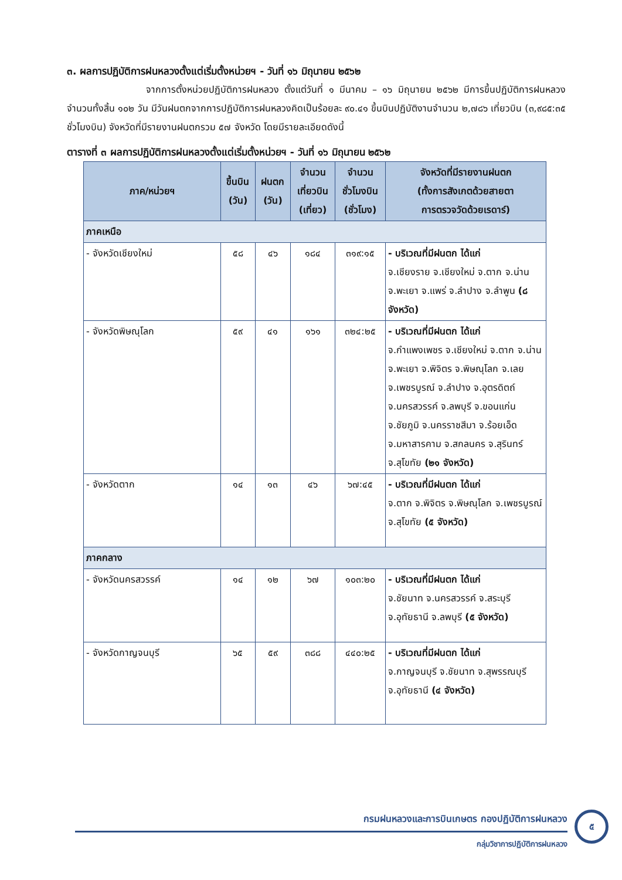๓. ผลการปฏิบัติการฝนหลวงตั้งแต่เริ่มตั้งหน่วยฯ - วันที่ ๑๖ มิถุนายน ๒๕๖๒
จากการตั้งหน่วยปฏิบัติการฝนหลวง ตั้งแต่วันที่ ๑ มีนาคม – ๑๖ มิถุนายน ๒๕๖๒ มีการขึ้นปฏิบัติการฝนหลวง จำนวนทั้งสิ้น ๑๐๒ วัน มีวันฝนตกจากการปฏิบัติการฝนหลวงคิดเป็นร้อยละ ๙๐.๔๑ ขึ้นบินปฏิบัติงานจำนวน ๒,๗๘๖ เที่ยวบิน (๓,๙๘๕:๓๕ ชั่วโมงบิน) จังหวัดที่มีรายงานฝนตกรวม ๕๗ จังหวัด โดยมีรายละเอียดดังนี้
ตารางที่ ๓ ผลการปฏิบัติการฝนหลวงตั้งแต่เริ่มตั้งหน่วยฯ - วันที่ ๑๖ มิถุนายน ๒๕๖๒
| ภาค/หน่วยฯ | ขึ้นบิน (วัน) | ฝนตก (วัน) | จำนวน เที่ยวบิน (เที่ยว) | จำนวน ชั่วโมงบิน (ชั่วโมง) | จังหวัดที่มีรายงานฝนตก (ทั้งการสังเกตด้วยสายตา การตรวจวัดด้วยเรดาร์) |
| --- | --- | --- | --- | --- | --- |
| ภาคเหนือ | | | | | |
| - จังหวัดเชียงใหม่ | ๕๘ | ๔๖ | ๑๘๔ | ๓๑๙:๑๕ | - บริเวณที่มีฝนตก ได้แก่ จ.เชียงราย จ.เชียงใหม่ จ.ตาก จ.น่าน จ.พะเยา จ.แพร่ จ.ลำปาง จ.ลำพูน (๘ จังหวัด) |
| - จังหวัดพิษณุโลก | ๕๙ | ๔๑ | ๑๖๑ | ๓๒๔:๒๕ | - บริเวณที่มีฝนตก ได้แก่ จ.กำแพงเพชร จ.เชียงใหม่ จ.ตาก จ.น่าน จ.พะเยา จ.พิจิตร จ.พิษณุโลก จ.เลย จ.เพชรบูรณ์ จ.ลำปาง จ.อุตรดิตถ์ จ.นครสวรรค์ จ.ลพบุรี จ.ขอนแก่น จ.ชัยภูมิ จ.นครราชสีมา จ.ร้อยเอ็ด จ.มหาสารคาม จ.สกลนคร จ.สุรินทร์ จ.สุโขทัย (๒๑ จังหวัด) |
| - จังหวัดตาก | ๑๔ | ๑๓ | ๔๖ | ๖๗:๔๕ | - บริเวณที่มีฝนตก ได้แก่ จ.ตาก จ.พิจิตร จ.พิษณุโลก จ.เพชรบูรณ์ จ.สุโขทัย (๕ จังหวัด) |
| ภาคกลาง | | | | | |
| - จังหวัดนครสวรรค์ | ๑๔ | ๑๒ | ๖๗ | ๑๐๓:๒๐ | - บริเวณที่มีฝนตก ได้แก่ จ.ชัยนาท จ.นครสวรรค์ จ.สระบุรี จ.อุทัยธานี จ.ลพบุรี (๕ จังหวัด) |
| - จังหวัดกาญจนบุรี | ๖๕ | ๕๙ | ๓๘๘ | ๔๔๐:๒๕ | - บริเวณที่มีฝนตก ได้แก่ จ.กาญจนบุรี จ.ชัยนาท จ.สุพรรณบุรี จ.อุทัยธานี (๔ จังหวัด) |
กรมฝนหลวงและการบินเกษตร กองปฏิบัติการฝนหลวง
กลุ่มวิชาการปฏิบัติการฝนหลวง
๕